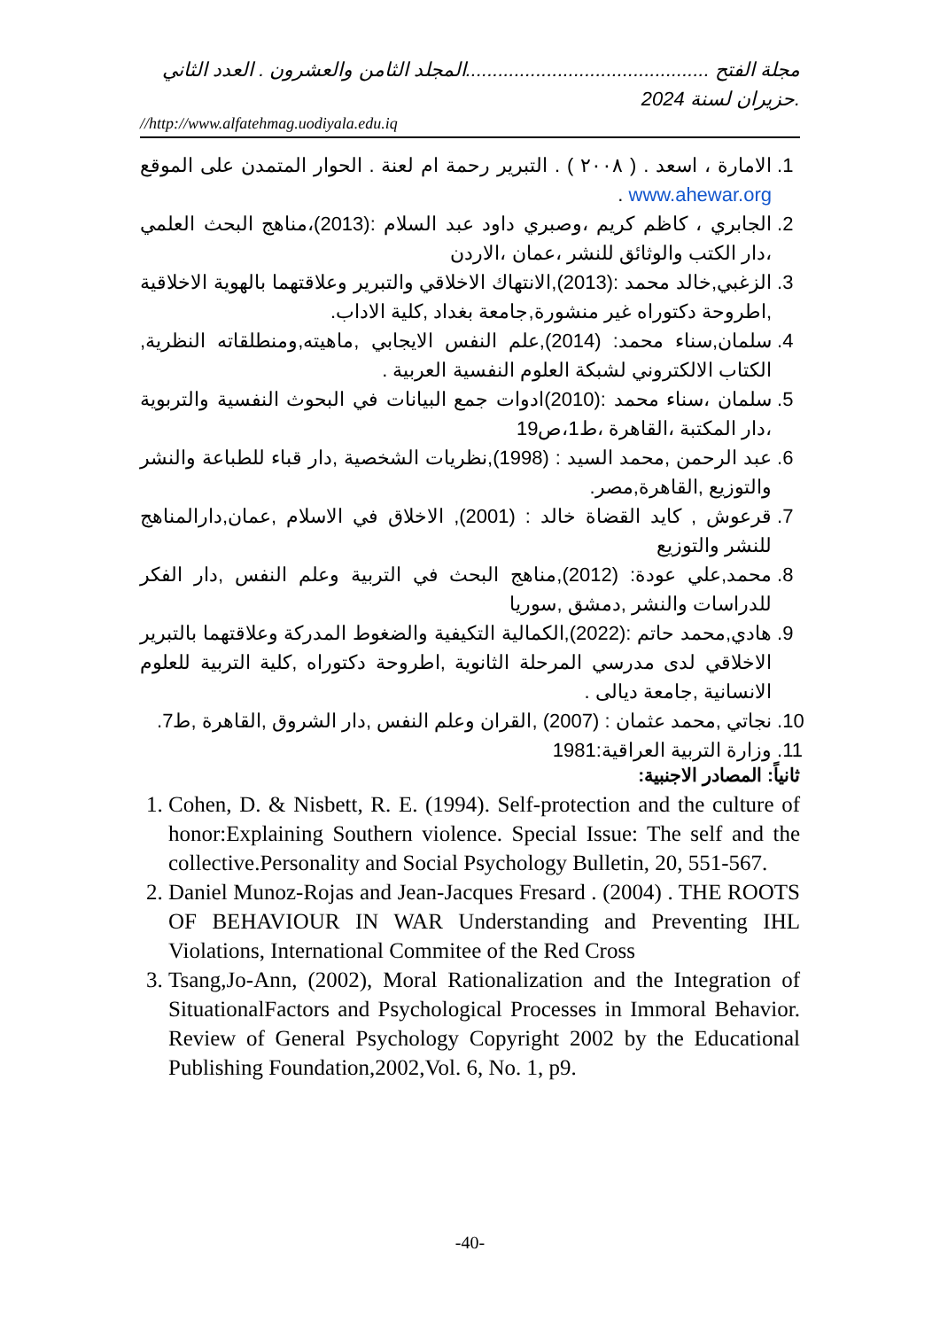مجلة الفتح .............................................المجلد الثامن والعشرون . العدد الثاني .حزيران لسنة 2024
//http://www.alfatehmag.uodiyala.edu.iq
1. الامارة ، اسعد . ( ٢٠٠٨ ) . التبرير رحمة ام لعنة . الحوار المتمدن على الموقع www.ahewar.org .
2. الجابري ، كاظم كريم ،وصبري داود عبد السلام :(2013)،مناهج البحث العلمي ،دار الكتب والوثائق للنشر ،عمان ،الاردن
3. الزغبي,خالد محمد :(2013),الانتهاك الاخلاقي والتبرير وعلاقتهما بالهوية الاخلاقية ,اطروحة دكتوراه غير منشورة,جامعة بغداد ,كلية الاداب.
4. سلمان,سناء محمد: (2014),علم النفس الايجابي ,ماهيته,ومنطلقاته النظرية, الكتاب الالكتروني لشبكة العلوم النفسية العربية .
5. سلمان ،سناء محمد :(2010)ادوات جمع البيانات في البحوث النفسية والتربوية ،دار المكتبة ،القاهرة ،ط1،ص19
6. عبد الرحمن ,محمد السيد : (1998),نظريات الشخصية ,دار قباء للطباعة والنشر والتوزيع ,القاهرة,مصر.
7. قرعوش , كايد القضاة خالد : (2001), الاخلاق في الاسلام ,عمان,دارالمناهج للنشر والتوزيع
8. محمد,علي عودة: (2012),مناهج البحث في التربية وعلم النفس ,دار الفكر للدراسات والنشر ,دمشق ,سوريا
9. هادي,محمد حاتم :(2022),الكمالية التكيفية والضغوط المدركة وعلاقتهما بالتبرير الاخلاقي لدى مدرسي المرحلة الثانوية ,اطروحة دكتوراه ,كلية التربية للعلوم الانسانية ,جامعة ديالى .
10. نجاتي ,محمد عثمان : (2007) ,القران وعلم النفس ,دار الشروق ,القاهرة ,ط7.
11. وزارة التربية العراقية:1981
ثانياً: المصادر الاجنبية:
1. Cohen, D. & Nisbett, R. E. (1994). Self-protection and the culture of honor:Explaining Southern violence. Special Issue: The self and the collective.Personality and Social Psychology Bulletin, 20, 551-567.
2. Daniel Munoz-Rojas and Jean-Jacques Fresard . (2004) . THE ROOTS OF BEHAVIOUR IN WAR Understanding and Preventing IHL Violations, International Commitee of the Red Cross
3. Tsang,Jo-Ann, (2002), Moral Rationalization and the Integration of SituationalFactors and Psychological Processes in Immoral Behavior. Review of General Psychology Copyright 2002 by the Educational Publishing Foundation,2002,Vol. 6, No. 1, p9.
-40-